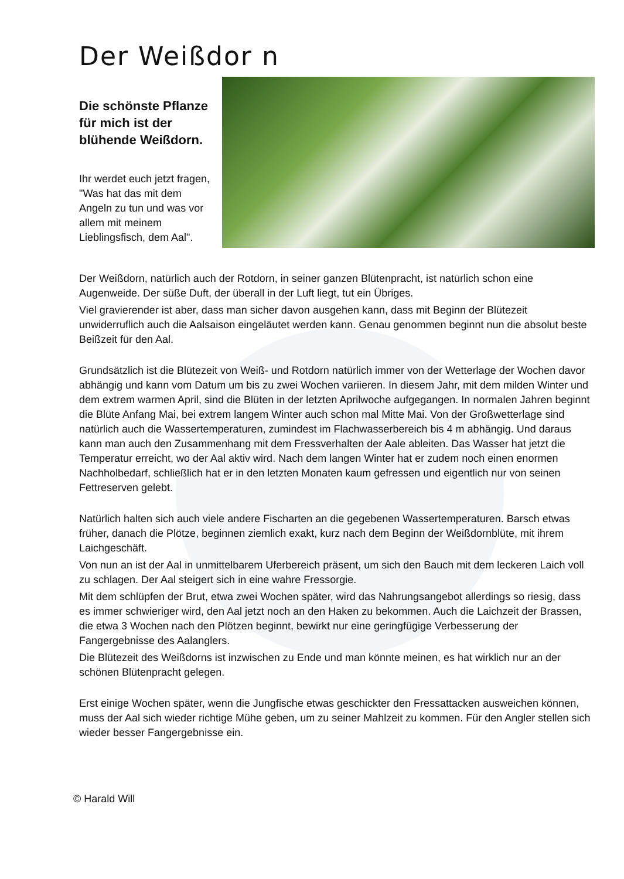Der Weißdor n
Die schönste Pflanze für mich ist der blühende Weißdorn.
Ihr werdet euch jetzt fragen, "Was hat das mit dem Angeln zu tun und was vor allem mit meinem Lieblingsfisch, dem Aal".
Der Weißdorn, natürlich auch der Rotdorn, in seiner ganzen Blütenpracht, ist natürlich schon eine Augenweide. Der süße Duft, der überall in der Luft liegt, tut ein Übriges.
Viel gravierender ist aber, dass man sicher davon ausgehen kann, dass mit Beginn der Blütezeit unwiderruflich auch die Aalsaison eingeläutet werden kann. Genau genommen beginnt nun die absolut beste Beißzeit für den Aal.
Grundsätzlich ist die Blütezeit von Weiß- und Rotdorn natürlich immer von der Wetterlage der Wochen davor abhängig und kann vom Datum um bis zu zwei Wochen variieren. In diesem Jahr, mit dem milden Winter und dem extrem warmen April, sind die Blüten in der letzten Aprilwoche aufgegangen. In normalen Jahren beginnt die Blüte Anfang Mai, bei extrem langem Winter auch schon mal Mitte Mai. Von der Großwetterlage sind natürlich auch die Wassertemperaturen, zumindest im Flachwasserbereich bis 4 m abhängig. Und daraus kann man auch den Zusammenhang mit dem Fressverhalten der Aale ableiten. Das Wasser hat jetzt die Temperatur erreicht, wo der Aal aktiv wird. Nach dem langen Winter hat er zudem noch einen enormen Nachholbedarf, schließlich hat er in den letzten Monaten kaum gefressen und eigentlich nur von seinen Fettreserven gelebt.
Natürlich halten sich auch viele andere Fischarten an die gegebenen Wassertemperaturen. Barsch etwas früher, danach die Plötze, beginnen ziemlich exakt, kurz nach dem Beginn der Weißdornblüte, mit ihrem Laichgeschäft.
Von nun an ist der Aal in unmittelbarem Uferbereich präsent, um sich den Bauch mit dem leckeren Laich voll zu schlagen. Der Aal steigert sich in eine wahre Fressorgie.
Mit dem schlüpfen der Brut, etwa zwei Wochen später, wird das Nahrungsangebot allerdings so riesig, dass es immer schwieriger wird, den Aal jetzt noch an den Haken zu bekommen. Auch die Laichzeit der Brassen, die etwa 3 Wochen nach den Plötzen beginnt, bewirkt nur eine geringfügige Verbesserung der Fangergebnisse des Aalanglers.
Die Blütezeit des Weißdorns ist inzwischen zu Ende und man könnte meinen, es hat wirklich nur an der schönen Blütenpracht gelegen.
Erst einige Wochen später, wenn die Jungfische etwas geschickter den Fressattacken ausweichen können, muss der Aal sich wieder richtige Mühe geben, um zu seiner Mahlzeit zu kommen. Für den Angler stellen sich wieder besser Fangergebnisse ein.
© Harald Will